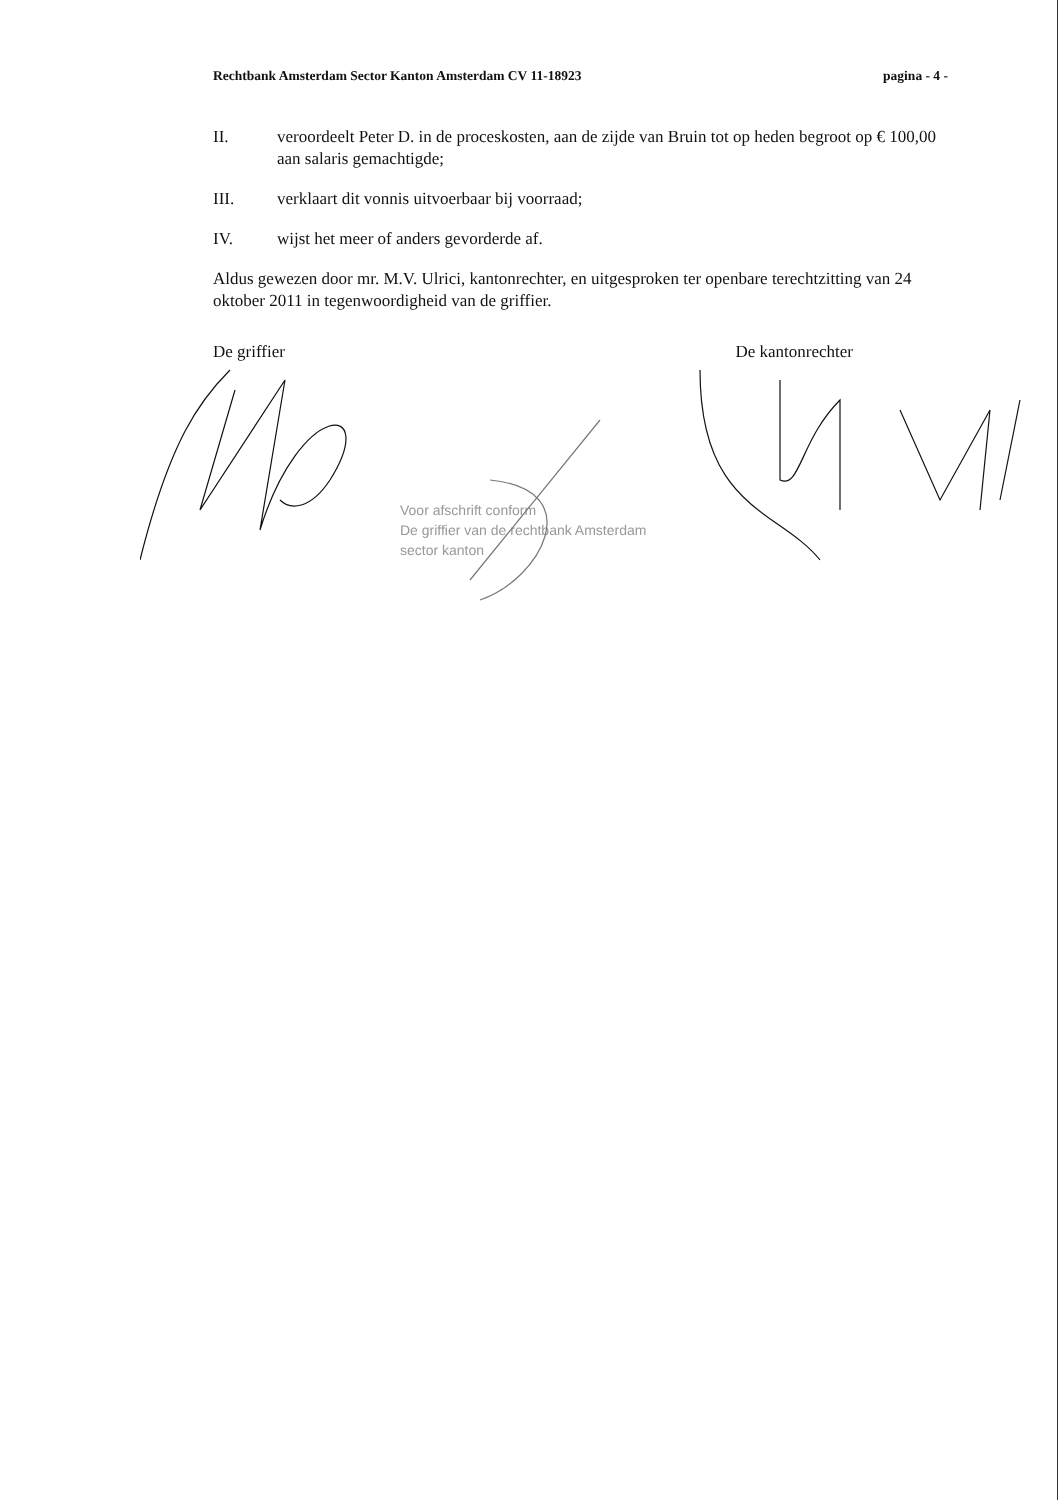Rechtbank Amsterdam Sector Kanton Amsterdam CV 11-18923 pagina - 4 -
II. veroordeelt Peter D. in de proceskosten, aan de zijde van Bruin tot op heden begroot op € 100,00 aan salaris gemachtigde;
III. verklaart dit vonnis uitvoerbaar bij voorraad;
IV. wijst het meer of anders gevorderde af.
Aldus gewezen door mr. M.V. Ulrici, kantonrechter, en uitgesproken ter openbare terechtzitting van 24 oktober 2011 in tegenwoordigheid van de griffier.
De griffier De kantonrechter
Voor afschrift conform
De griffier van de rechtbank Amsterdam
sector kanton